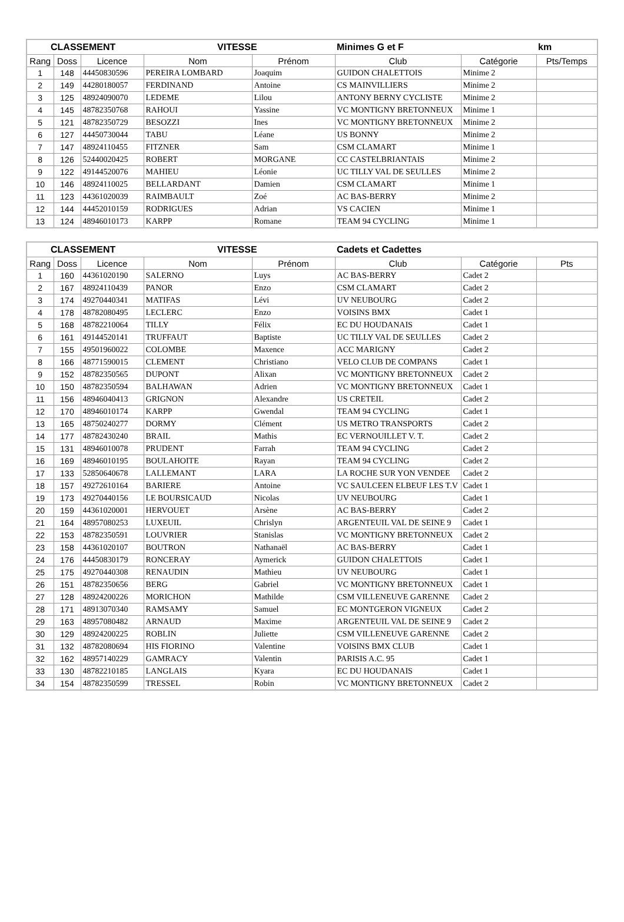| CLASSEMENT | | | VITESSE | | Minimes G et F | | km |
| --- | --- | --- | --- | --- | --- | --- | --- |
| Rang | Doss | Licence | Nom | Prénom | Club | Catégorie | Pts/Temps |
| 1 | 148 | 44450830596 | PEREIRA LOMBARD | Joaquim | GUIDON CHALETTOIS | Minime 2 | |
| 2 | 149 | 44280180057 | FERDINAND | Antoine | CS MAINVILLIERS | Minime 2 | |
| 3 | 125 | 48924090070 | LEDEME | Lilou | ANTONY BERNY CYCLISTE | Minime 2 | |
| 4 | 145 | 48782350768 | RAHOUI | Yassine | VC MONTIGNY BRETONNEUX | Minime 1 | |
| 5 | 121 | 48782350729 | BESOZZI | Ines | VC MONTIGNY BRETONNEUX | Minime 2 | |
| 6 | 127 | 44450730044 | TABU | Léane | US BONNY | Minime 2 | |
| 7 | 147 | 48924110455 | FITZNER | Sam | CSM CLAMART | Minime 1 | |
| 8 | 126 | 52440020425 | ROBERT | MORGANE | CC CASTELBRIANTAIS | Minime 2 | |
| 9 | 122 | 49144520076 | MAHIEU | Léonie | UC TILLY VAL DE SEULLES | Minime 2 | |
| 10 | 146 | 48924110025 | BELLARDANT | Damien | CSM CLAMART | Minime 1 | |
| 11 | 123 | 44361020039 | RAIMBAULT | Zoé | AC BAS-BERRY | Minime 2 | |
| 12 | 144 | 44452010159 | RODRIGUES | Adrian | VS CACIEN | Minime 1 | |
| 13 | 124 | 48946010173 | KARPP | Romane | TEAM 94 CYCLING | Minime 1 | |
| CLASSEMENT | | | VITESSE | | Cadets et Cadettes | | |
| --- | --- | --- | --- | --- | --- | --- | --- |
| Rang | Doss | Licence | Nom | Prénom | Club | Catégorie | Pts |
| 1 | 160 | 44361020190 | SALERNO | Luys | AC BAS-BERRY | Cadet 2 | |
| 2 | 167 | 48924110439 | PANOR | Enzo | CSM CLAMART | Cadet 2 | |
| 3 | 174 | 49270440341 | MATIFAS | Lévi | UV NEUBOURG | Cadet 2 | |
| 4 | 178 | 48782080495 | LECLERC | Enzo | VOISINS BMX | Cadet 1 | |
| 5 | 168 | 48782210064 | TILLY | Félix | EC DU HOUDANAIS | Cadet 1 | |
| 6 | 161 | 49144520141 | TRUFFAUT | Baptiste | UC TILLY VAL DE SEULLES | Cadet 2 | |
| 7 | 155 | 49501960022 | COLOMBE | Maxence | ACC MARIGNY | Cadet 2 | |
| 8 | 166 | 48771590015 | CLEMENT | Christiano | VELO CLUB DE COMPANS | Cadet 1 | |
| 9 | 152 | 48782350565 | DUPONT | Alixan | VC MONTIGNY BRETONNEUX | Cadet 2 | |
| 10 | 150 | 48782350594 | BALHAWAN | Adrien | VC MONTIGNY BRETONNEUX | Cadet 1 | |
| 11 | 156 | 48946040413 | GRIGNON | Alexandre | US CRETEIL | Cadet 2 | |
| 12 | 170 | 48946010174 | KARPP | Gwendal | TEAM 94 CYCLING | Cadet 1 | |
| 13 | 165 | 48750240277 | DORMY | Clément | US METRO TRANSPORTS | Cadet 2 | |
| 14 | 177 | 48782430240 | BRAIL | Mathis | EC VERNOUILLET V. T. | Cadet 2 | |
| 15 | 131 | 48946010078 | PRUDENT | Farrah | TEAM 94 CYCLING | Cadet 2 | |
| 16 | 169 | 48946010195 | BOULAHOITE | Rayan | TEAM 94 CYCLING | Cadet 2 | |
| 17 | 133 | 52850640678 | LALLEMANT | LARA | LA ROCHE SUR YON VENDEE | Cadet 2 | |
| 18 | 157 | 49272610164 | BARIERE | Antoine | VC SAULCEEN ELBEUF LES T.V | Cadet 1 | |
| 19 | 173 | 49270440156 | LE BOURSICAUD | Nicolas | UV NEUBOURG | Cadet 1 | |
| 20 | 159 | 44361020001 | HERVOUET | Arsène | AC BAS-BERRY | Cadet 2 | |
| 21 | 164 | 48957080253 | LUXEUIL | Chrislyn | ARGENTEUIL VAL DE SEINE 9 | Cadet 1 | |
| 22 | 153 | 48782350591 | LOUVRIER | Stanislas | VC MONTIGNY BRETONNEUX | Cadet 2 | |
| 23 | 158 | 44361020107 | BOUTRON | Nathanaël | AC BAS-BERRY | Cadet 1 | |
| 24 | 176 | 44450830179 | RONCERAY | Aymerick | GUIDON CHALETTOIS | Cadet 1 | |
| 25 | 175 | 49270440308 | RENAUDIN | Mathieu | UV NEUBOURG | Cadet 1 | |
| 26 | 151 | 48782350656 | BERG | Gabriel | VC MONTIGNY BRETONNEUX | Cadet 1 | |
| 27 | 128 | 48924200226 | MORICHON | Mathilde | CSM VILLENEUVE GARENNE | Cadet 2 | |
| 28 | 171 | 48913070340 | RAMSAMY | Samuel | EC MONTGERON VIGNEUX | Cadet 2 | |
| 29 | 163 | 48957080482 | ARNAUD | Maxime | ARGENTEUIL VAL DE SEINE 9 | Cadet 2 | |
| 30 | 129 | 48924200225 | ROBLIN | Juliette | CSM VILLENEUVE GARENNE | Cadet 2 | |
| 31 | 132 | 48782080694 | HIS FIORINO | Valentine | VOISINS BMX CLUB | Cadet 1 | |
| 32 | 162 | 48957140229 | GAMRACY | Valentin | PARISIS A.C. 95 | Cadet 1 | |
| 33 | 130 | 48782210185 | LANGLAIS | Kyara | EC DU HOUDANAIS | Cadet 1 | |
| 34 | 154 | 48782350599 | TRESSEL | Robin | VC MONTIGNY BRETONNEUX | Cadet 2 | |